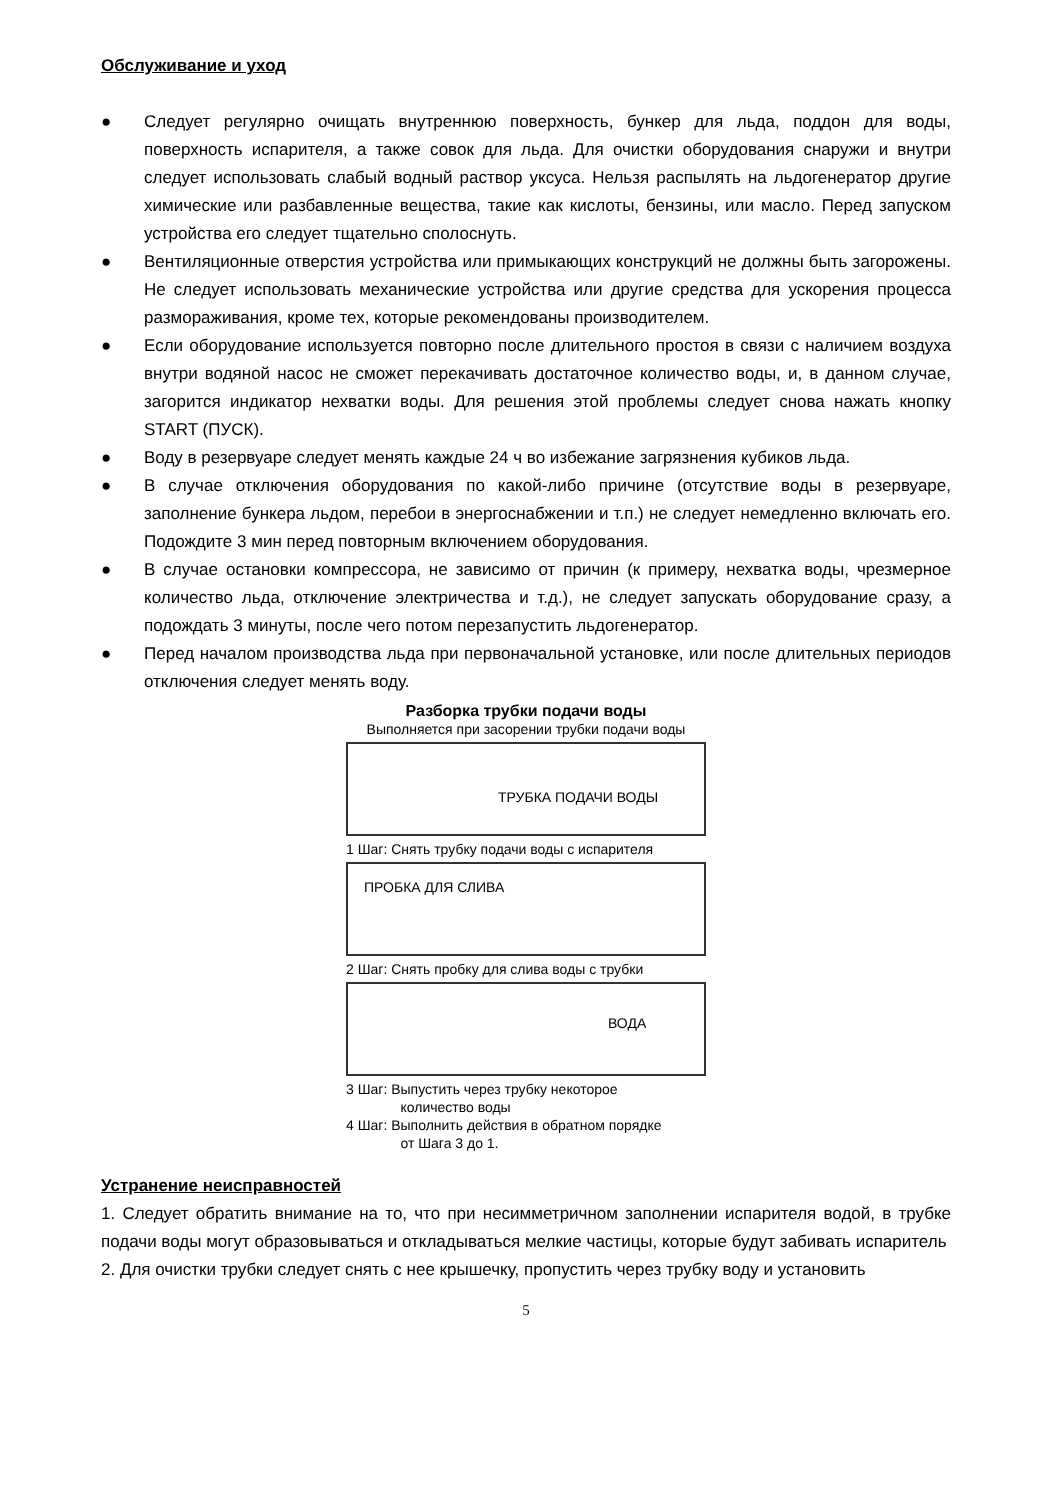Обслуживание и уход
● Следует регулярно очищать внутреннюю поверхность, бункер для льда, поддон для воды, поверхность испарителя, а также совок для льда. Для очистки оборудования снаружи и внутри следует использовать слабый водный раствор уксуса. Нельзя распылять на льдогенератор другие химические или разбавленные вещества, такие как кислоты, бензины, или масло. Перед запуском устройства его следует тщательно сполоснуть.
● Вентиляционные отверстия устройства или примыкающих конструкций не должны быть загорожены. Не следует использовать механические устройства или другие средства для ускорения процесса размораживания, кроме тех, которые рекомендованы производителем.
● Если оборудование используется повторно после длительного простоя в связи с наличием воздуха внутри водяной насос не сможет перекачивать достаточное количество воды, и, в данном случае, загорится индикатор нехватки воды. Для решения этой проблемы следует снова нажать кнопку START (ПУСК).
● Воду в резервуаре следует менять каждые 24 ч во избежание загрязнения кубиков льда.
● В случае отключения оборудования по какой-либо причине (отсутствие воды в резервуаре, заполнение бункера льдом, перебои в энергоснабжении и т.п.) не следует немедленно включать его. Подождите 3 мин перед повторным включением оборудования.
● В случае остановки компрессора, не зависимо от причин (к примеру, нехватка воды, чрезмерное количество льда, отключение электричества и т.д.), не следует запускать оборудование сразу, а подождать 3 минуты, после чего потом перезапустить льдогенератор.
● Перед началом производства льда при первоначальной установке, или после длительных периодов отключения следует менять воду.
Разборка трубки подачи воды
Выполняется при засорении трубки подачи воды
ТРУБКА ПОДАЧИ ВОДЫ
1 Шаг: Снять трубку подачи воды с испарителя
ПРОБКА ДЛЯ СЛИВА
2 Шаг: Снять пробку для слива воды с трубки
ВОДА
3 Шаг: Выпустить через трубку некоторое
количество воды
4 Шаг: Выполнить действия в обратном порядке
от Шага 3 до 1.
Устранение неисправностей
1. Следует обратить внимание на то, что при несимметричном заполнении испарителя водой, в трубке подачи воды могут образовываться и откладываться мелкие частицы, которые будут забивать испаритель
2. Для очистки трубки следует снять с нее крышечку, пропустить через трубку воду и установить
5